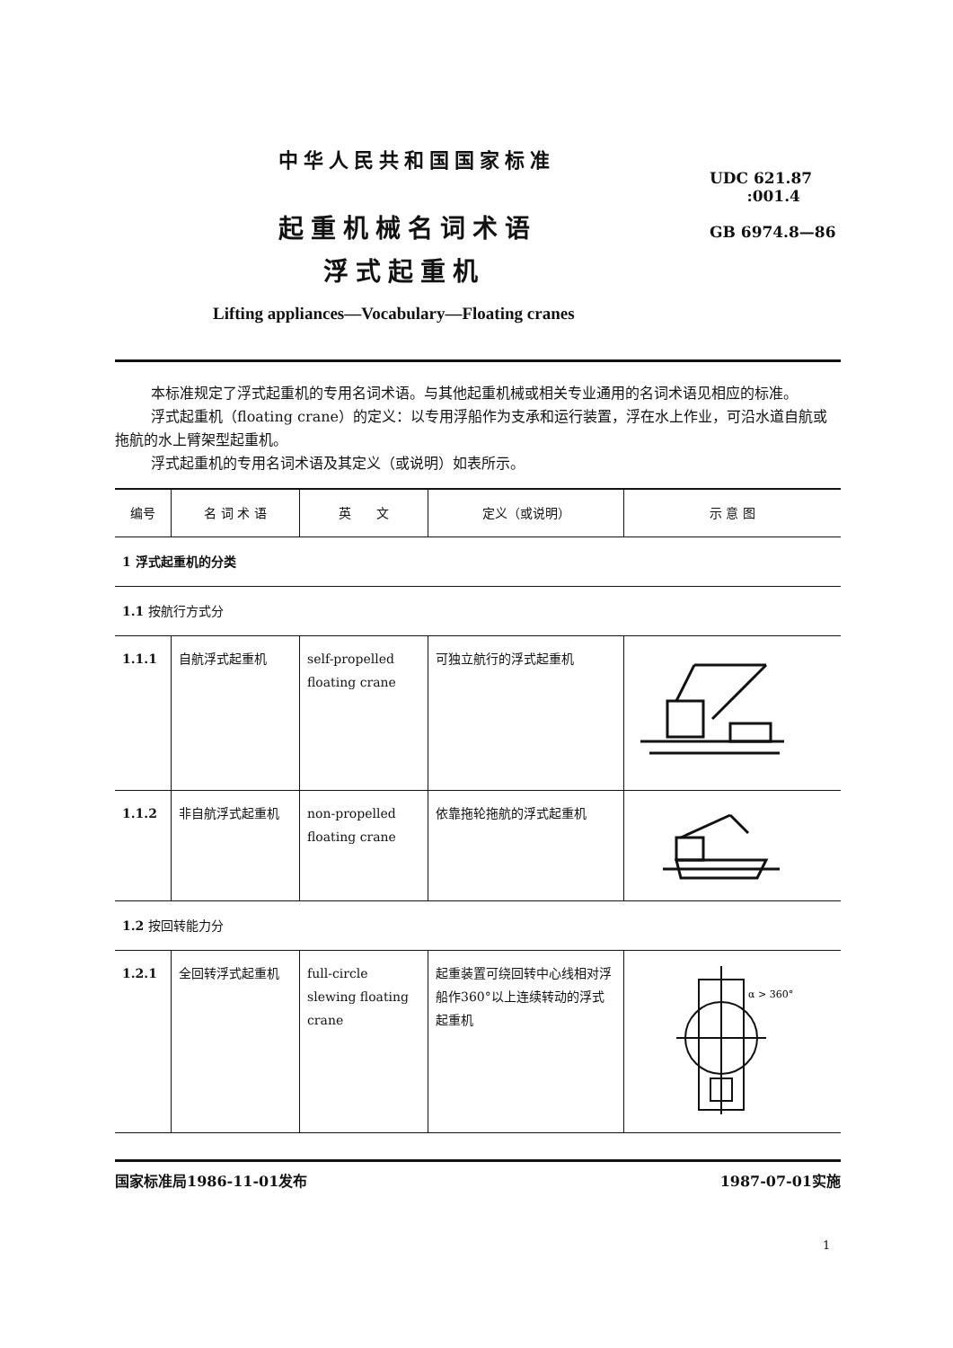中华人民共和国国家标准
UDC 621.87
:001.4
GB 6974.8—86
起重机械名词术语
浮式起重机
Lifting appliances—Vocabulary—Floating cranes
本标准规定了浮式起重机的专用名词术语。与其他起重机械或相关专业通用的名词术语见相应的标准。
浮式起重机（floating crane）的定义：以专用浮船作为支承和运行装置，浮在水上作业，可沿水道自航或拖航的水上臂架型起重机。
浮式起重机的专用名词术语及其定义（或说明）如表所示。
| 编号 | 名 词 术 语 | 英 文 | 定义（或说明） | 示 意 图 |
| --- | --- | --- | --- | --- |
| 1 浮式起重机的分类 | | | | |
| 1.1 按航行方式分 | | | | |
| 1.1.1 | 自航浮式起重机 | self-propelled floating crane | 可独立航行的浮式起重机 | |
| 1.1.2 | 非自航浮式起重机 | non-propelled floating crane | 依靠拖轮拖航的浮式起重机 | |
| 1.2 按回转能力分 | | | | |
| 1.2.1 | 全回转浮式起重机 | full-circle slewing floating crane | 起重装置可绕回转中心线相对浮船作360°以上连续转动的浮式起重机 | α > 360° |
国家标准局1986-11-01发布 1987-07-01实施
1